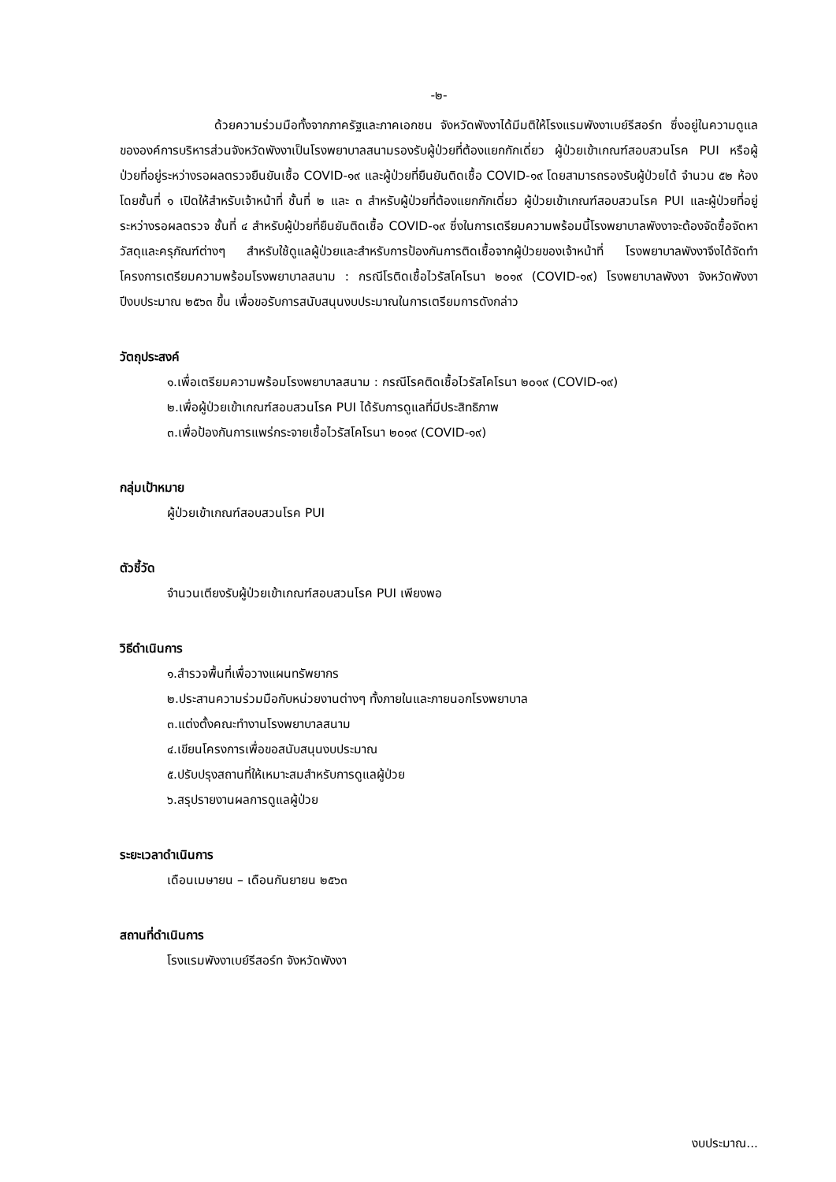-๒-
ด้วยความร่วมมือทั้งจากภาครัฐและภาคเอกชน จังหวัดพังงาได้มีมติให้โรงแรมพังงาเบย์รีสอร์ท ซึ่งอยู่ในความดูแลขององค์การบริหารส่วนจังหวัดพังงาเป็นโรงพยาบาลสนามรองรับผู้ป่วยที่ต้องแยกกักเดี่ยว ผู้ป่วยเข้าเกณฑ์สอบสวนโรค PUI หรือผู้ป่วยที่อยู่ระหว่างรอผลตรวจยืนยันเชื้อ COVID-๑๙ และผู้ป่วยที่ยืนยันติดเชื้อ COVID-๑๙ โดยสามารถรองรับผู้ป่วยได้ จำนวน ๕๒ ห้อง โดยชั้นที่ ๑ เปิดให้สำหรับเจ้าหน้าที่ ชั้นที่ ๒ และ ๓ สำหรับผู้ป่วยที่ต้องแยกกักเดี่ยว ผู้ป่วยเข้าเกณฑ์สอบสวนโรค PUI และผู้ป่วยที่อยู่ระหว่างรอผลตรวจ ชั้นที่ ๔ สำหรับผู้ป่วยที่ยืนยันติดเชื้อ COVID-๑๙ ซึ่งในการเตรียมความพร้อมนี้โรงพยาบาลพังงาจะต้องจัดซื้อจัดหาวัสดุและครุภัณฑ์ต่างๆ สำหรับใช้ดูแลผู้ป่วยและสำหรับการป้องกันการติดเชื้อจากผู้ป่วยของเจ้าหน้าที่ โรงพยาบาลพังงาจึงได้จัดทำโครงการเตรียมความพร้อมโรงพยาบาลสนาม : กรณีโรติดเชื้อไวรัสโคโรนา ๒๐๑๙ (COVID-๑๙) โรงพยาบาลพังงา จังหวัดพังงา ปีงบประมาณ ๒๕๖๓ ขึ้น เพื่อขอรับการสนับสนุนงบประมาณในการเตรียมการดังกล่าว
วัตถุประสงค์
๑.เพื่อเตรียมความพร้อมโรงพยาบาลสนาม : กรณีโรคติดเชื้อไวรัสโคโรนา ๒๐๑๙ (COVID-๑๙)
๒.เพื่อผู้ป่วยเข้าเกณฑ์สอบสวนโรค PUI ได้รับการดูแลที่มีประสิทธิภาพ
๓.เพื่อป้องกันการแพร่กระจายเชื้อไวรัสโคโรนา ๒๐๑๙ (COVID-๑๙)
กลุ่มเป้าหมาย
ผู้ป่วยเข้าเกณฑ์สอบสวนโรค PUI
ตัวชี้วัด
จำนวนเตียงรับผู้ป่วยเข้าเกณฑ์สอบสวนโรค PUI เพียงพอ
วิธีดำเนินการ
๑.สำรวจพื้นที่เพื่อวางแผนทรัพยากร
๒.ประสานความร่วมมือกับหน่วยงานต่างๆ ทั้งภายในและภายนอกโรงพยาบาล
๓.แต่งตั้งคณะทำงานโรงพยาบาลสนาม
๔.เขียนโครงการเพื่อขอสนับสนุนงบประมาณ
๕.ปรับปรุงสถานที่ให้เหมาะสมสำหรับการดูแลผู้ป่วย
๖.สรุปรายงานผลการดูแลผู้ป่วย
ระยะเวลาดำเนินการ
เดือนเมษายน – เดือนกันยายน ๒๕๖๓
สถานที่ดำเนินการ
โรงแรมพังงาเบย์รีสอร์ท จังหวัดพังงา
งบประมาณ...